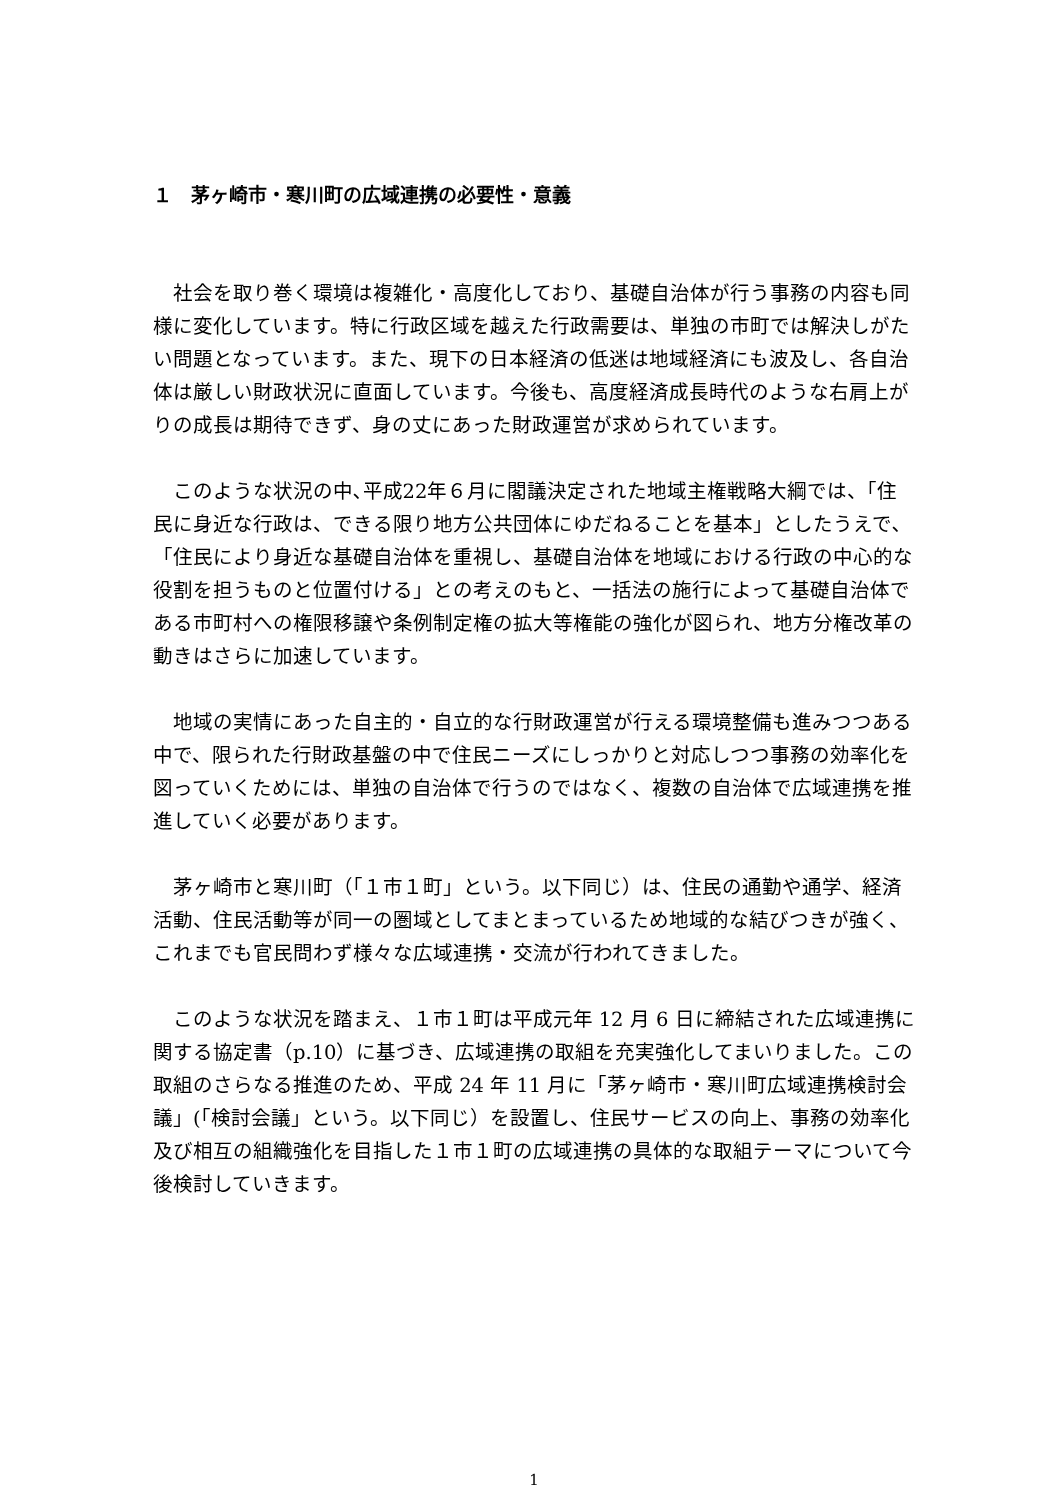１　茅ヶ崎市・寒川町の広域連携の必要性・意義
社会を取り巻く環境は複雑化・高度化しており、基礎自治体が行う事務の内容も同様に変化しています。特に行政区域を越えた行政需要は、単独の市町では解決しがたい問題となっています。また、現下の日本経済の低迷は地域経済にも波及し、各自治体は厳しい財政状況に直面しています。今後も、高度経済成長時代のような右肩上がりの成長は期待できず、身の丈にあった財政運営が求められています。
このような状況の中､平成22年６月に閣議決定された地域主権戦略大綱では、「住民に身近な行政は、できる限り地方公共団体にゆだねることを基本」としたうえで､「住民により身近な基礎自治体を重視し、基礎自治体を地域における行政の中心的な役割を担うものと位置付ける」との考えのもと、一括法の施行によって基礎自治体である市町村への権限移譲や条例制定権の拡大等権能の強化が図られ、地方分権改革の動きはさらに加速しています。
地域の実情にあった自主的・自立的な行財政運営が行える環境整備も進みつつある中で、限られた行財政基盤の中で住民ニーズにしっかりと対応しつつ事務の効率化を図っていくためには、単独の自治体で行うのではなく、複数の自治体で広域連携を推進していく必要があります。
茅ヶ崎市と寒川町（「１市１町」という。以下同じ）は、住民の通勤や通学、経済活動、住民活動等が同一の圏域としてまとまっているため地域的な結びつきが強く、これまでも官民問わず様々な広域連携・交流が行われてきました。
このような状況を踏まえ、１市１町は平成元年 12 月 6 日に締結された広域連携に関する協定書（p.10）に基づき、広域連携の取組を充実強化してまいりました。この取組のさらなる推進のため、平成 24 年 11 月に「茅ヶ崎市・寒川町広域連携検討会議」(「検討会議」という。以下同じ）を設置し、住民サービスの向上、事務の効率化及び相互の組織強化を目指した１市１町の広域連携の具体的な取組テーマについて今後検討していきます。
1